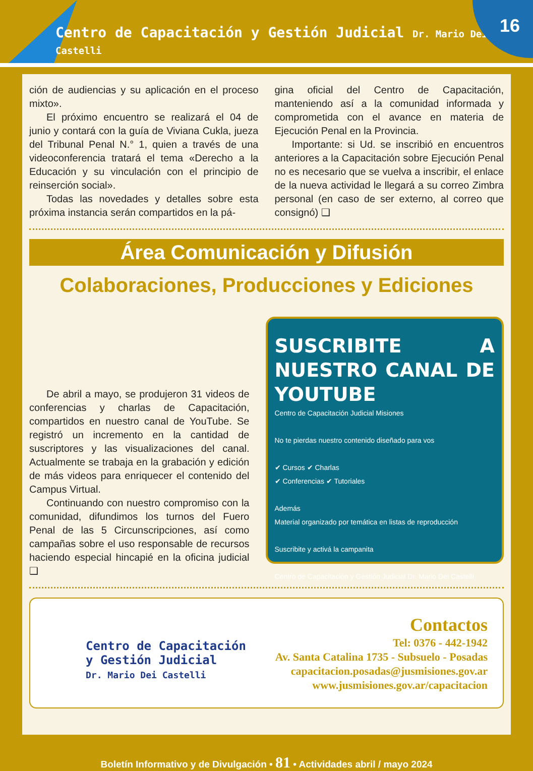Centro de Capacitación y Gestión Judicial Dr. Mario Dei Castelli
16
ción de audiencias y su aplicación en el proceso mixto».
El próximo encuentro se realizará el 04 de junio y contará con la guía de Viviana Cukla, jueza del Tribunal Penal N.° 1, quien a través de una videoconferencia tratará el tema «Derecho a la Educación y su vinculación con el principio de reinserción social».
Todas las novedades y detalles sobre esta próxima instancia serán compartidos en la pá-
gina oficial del Centro de Capacitación, manteniendo así a la comunidad informada y comprometida con el avance en materia de Ejecución Penal en la Provincia.
Importante: si Ud. se inscribió en encuentros anteriores a la Capacitación sobre Ejecución Penal no es necesario que se vuelva a inscribir, el enlace de la nueva actividad le llegará a su correo Zimbra personal (en caso de ser externo, al correo que consignó) ❑
Área Comunicación y Difusión
Colaboraciones, Producciones y Ediciones
De abril a mayo, se produjeron 31 videos de conferencias y charlas de Capacitación, compartidos en nuestro canal de YouTube. Se registró un incremento en la cantidad de suscriptores y las visualizaciones del canal. Actualmente se trabaja en la grabación y edición de más videos para enriquecer el contenido del Campus Virtual.
Continuando con nuestro compromiso con la comunidad, difundimos los turnos del Fuero Penal de las 5 Circunscripciones, así como campañas sobre el uso responsable de recursos haciendo especial hincapié en la oficina judicial ❑
SUSCRIBITE A NUESTRO CANAL DE YOUTUBE
Centro de Capacitación Judicial Misiones
No te pierdas nuestro contenido diseñado para vos
✔ Cursos ✔ Charlas
✔ Conferencias ✔ Tutoriales
Además
Material organizado por temática en listas de reproducción
Suscribite y activá la campanita
Centro de Capacitación y Gestión Judicial Dr. Mario Dei Castelli
Centro de Capacitación
y Gestión Judicial
Dr. Mario Dei Castelli
Contactos
Tel: 0376 - 442-1942
Av. Santa Catalina 1735 - Subsuelo - Posadas
capacitacion.posadas@jusmisiones.gov.ar
www.jusmisiones.gov.ar/capacitacion
Boletín Informativo y de Divulgación • 81 • Actividades abril / mayo 2024